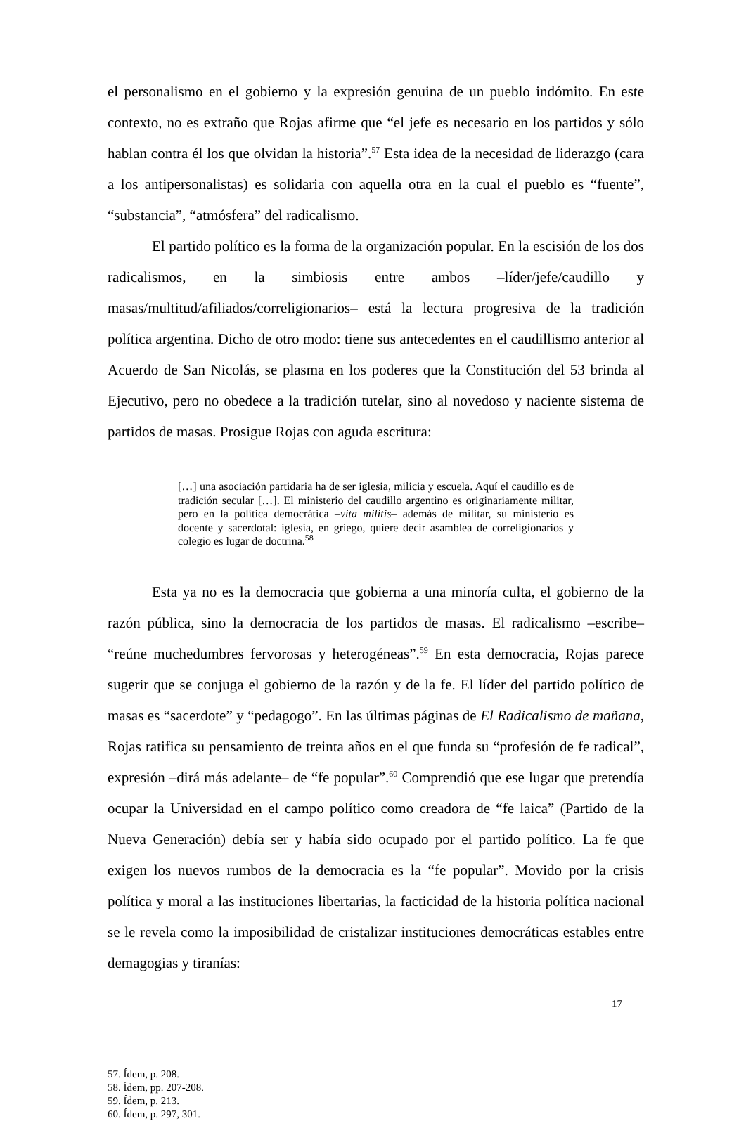el personalismo en el gobierno y la expresión genuina de un pueblo indómito. En este contexto, no es extraño que Rojas afirme que “el jefe es necesario en los partidos y sólo hablan contra él los que olvidan la historia”.<sup>57</sup> Esta idea de la necesidad de liderazgo (cara a los antipersonalistas) es solidaria con aquella otra en la cual el pueblo es “fuente”, “substancia”, “atmósfera” del radicalismo.
El partido político es la forma de la organización popular. En la escisión de los dos radicalismos, en la simbiosis entre ambos –líder/jefe/caudillo y masas/multitud/afiliados/correligionarios– está la lectura progresiva de la tradición política argentina. Dicho de otro modo: tiene sus antecedentes en el caudillismo anterior al Acuerdo de San Nicolás, se plasma en los poderes que la Constitución del 53 brinda al Ejecutivo, pero no obedece a la tradición tutelar, sino al novedoso y naciente sistema de partidos de masas. Prosigue Rojas con aguda escritura:
[…] una asociación partidaria ha de ser iglesia, milicia y escuela. Aquí el caudillo es de tradición secular […]. El ministerio del caudillo argentino es originariamente militar, pero en la política democrática –vita militis– además de militar, su ministerio es docente y sacerdotal: iglesia, en griego, quiere decir asamblea de correligionarios y colegio es lugar de doctrina.<sup>58</sup>
Esta ya no es la democracia que gobierna a una minoría culta, el gobierno de la razón pública, sino la democracia de los partidos de masas. El radicalismo –escribe– “reúne muchedumbres fervorosas y heterogéneas”.<sup>59</sup> En esta democracia, Rojas parece sugerir que se conjuga el gobierno de la razón y de la fe. El líder del partido político de masas es “sacerdote” y “pedagogo”. En las últimas páginas de El Radicalismo de mañana, Rojas ratifica su pensamiento de treinta años en el que funda su “profesión de fe radical”, expresión –dirá más adelante– de “fe popular”.<sup>60</sup> Comprendió que ese lugar que pretendía ocupar la Universidad en el campo político como creadora de “fe laica” (Partido de la Nueva Generación) debía ser y había sido ocupado por el partido político. La fe que exigen los nuevos rumbos de la democracia es la “fe popular”. Movido por la crisis política y moral a las instituciones libertarias, la facticidad de la historia política nacional se le revela como la imposibilidad de cristalizar instituciones democráticas estables entre demagogias y tiranías:
57. Ídem, p. 208.
58. Ídem, pp. 207-208.
59. Ídem, p. 213.
60. Ídem, p. 297, 301.
17